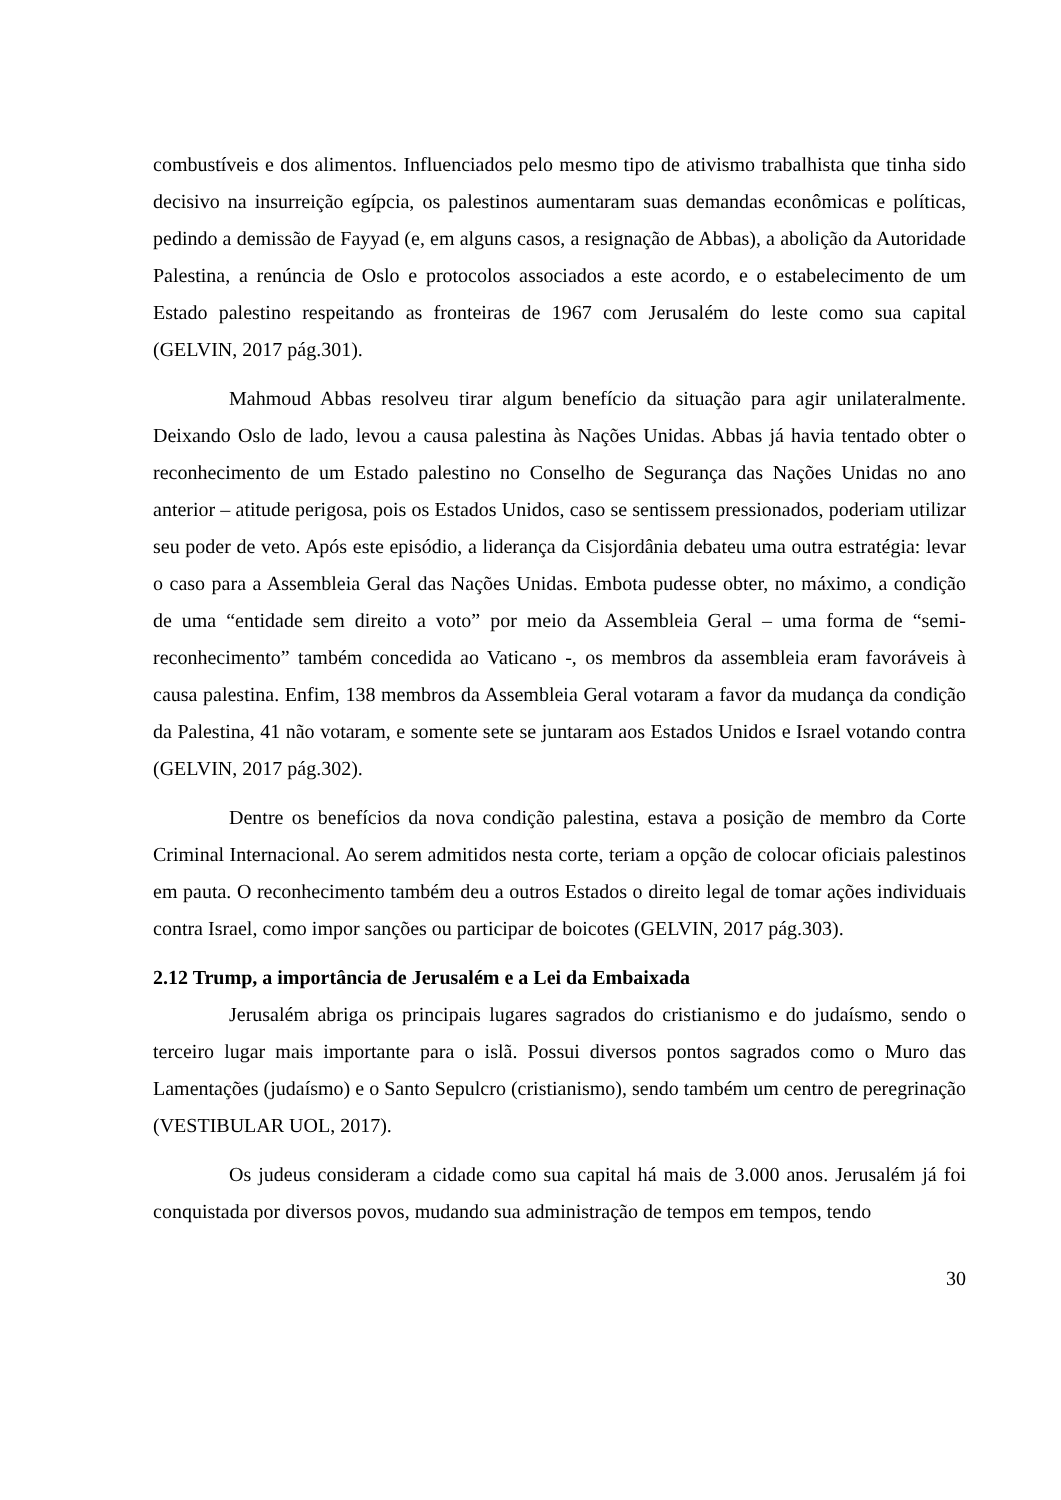combustíveis e dos alimentos. Influenciados pelo mesmo tipo de ativismo trabalhista que tinha sido decisivo na insurreição egípcia, os palestinos aumentaram suas demandas econômicas e políticas, pedindo a demissão de Fayyad (e, em alguns casos, a resignação de Abbas), a abolição da Autoridade Palestina, a renúncia de Oslo e protocolos associados a este acordo, e o estabelecimento de um Estado palestino respeitando as fronteiras de 1967 com Jerusalém do leste como sua capital (GELVIN, 2017 pág.301).
Mahmoud Abbas resolveu tirar algum benefício da situação para agir unilateralmente. Deixando Oslo de lado, levou a causa palestina às Nações Unidas. Abbas já havia tentado obter o reconhecimento de um Estado palestino no Conselho de Segurança das Nações Unidas no ano anterior – atitude perigosa, pois os Estados Unidos, caso se sentissem pressionados, poderiam utilizar seu poder de veto. Após este episódio, a liderança da Cisjordânia debateu uma outra estratégia: levar o caso para a Assembleia Geral das Nações Unidas. Embota pudesse obter, no máximo, a condição de uma “entidade sem direito a voto” por meio da Assembleia Geral – uma forma de “semi-reconhecimento” também concedida ao Vaticano -, os membros da assembleia eram favoráveis à causa palestina. Enfim, 138 membros da Assembleia Geral votaram a favor da mudança da condição da Palestina, 41 não votaram, e somente sete se juntaram aos Estados Unidos e Israel votando contra (GELVIN, 2017 pág.302).
Dentre os benefícios da nova condição palestina, estava a posição de membro da Corte Criminal Internacional. Ao serem admitidos nesta corte, teriam a opção de colocar oficiais palestinos em pauta. O reconhecimento também deu a outros Estados o direito legal de tomar ações individuais contra Israel, como impor sanções ou participar de boicotes (GELVIN, 2017 pág.303).
2.12 Trump, a importância de Jerusalém e a Lei da Embaixada
Jerusalém abriga os principais lugares sagrados do cristianismo e do judaísmo, sendo o terceiro lugar mais importante para o islã. Possui diversos pontos sagrados como o Muro das Lamentações (judaísmo) e o Santo Sepulcro (cristianismo), sendo também um centro de peregrinação (VESTIBULAR UOL, 2017).
Os judeus consideram a cidade como sua capital há mais de 3.000 anos. Jerusalém já foi conquistada por diversos povos, mudando sua administração de tempos em tempos, tendo
30